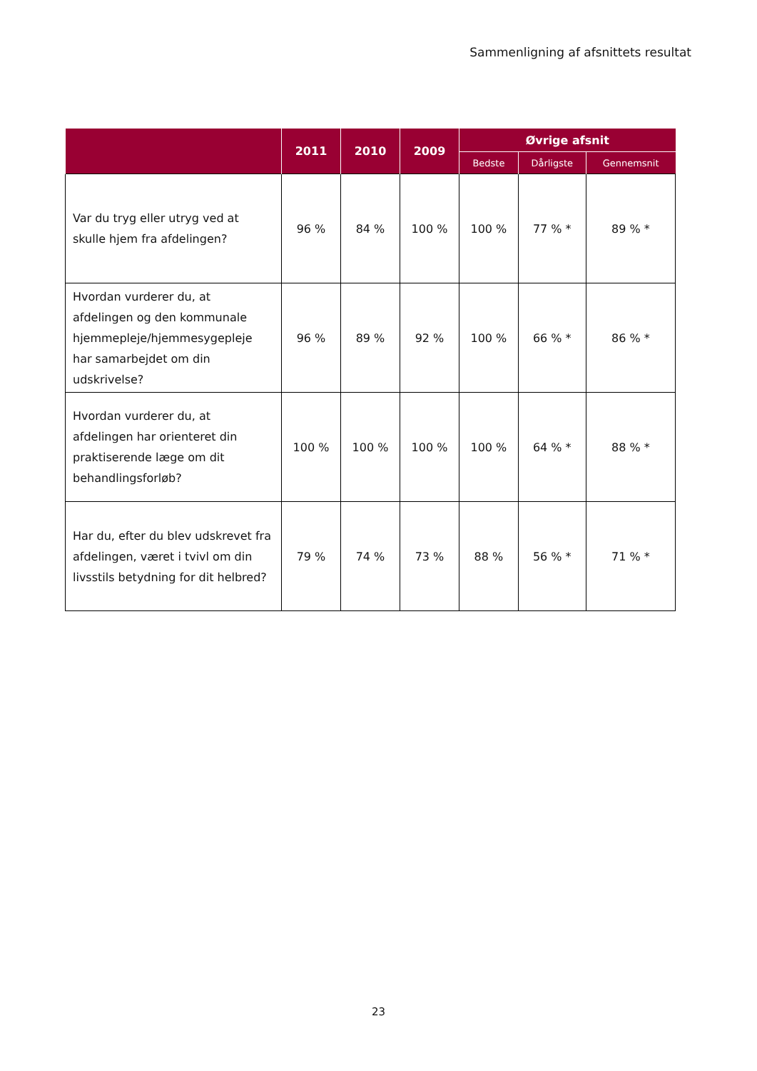Sammenligning af afsnittets resultat
| | 2011 | 2010 | 2009 | Øvrige afsnit | | |
| --- | --- | --- | --- | --- | --- | --- |
| | | | | Bedste | Dårligste | Gennemsnit |
| Var du tryg eller utryg ved at skulle hjem fra afdelingen? | 96 % | 84 % | 100 % | 100 % | 77 % * | 89 % * |
| Hvordan vurderer du, at afdelingen og den kommunale hjemmepleje/hjemmesygepleje har samarbejdet om din udskrivelse? | 96 % | 89 % | 92 % | 100 % | 66 % * | 86 % * |
| Hvordan vurderer du, at afdelingen har orienteret din praktiserende læge om dit behandlingsforløb? | 100 % | 100 % | 100 % | 100 % | 64 % * | 88 % * |
| Har du, efter du blev udskrevet fra afdelingen, været i tvivl om din livsstils betydning for dit helbred? | 79 % | 74 % | 73 % | 88 % | 56 % * | 71 % * |
23